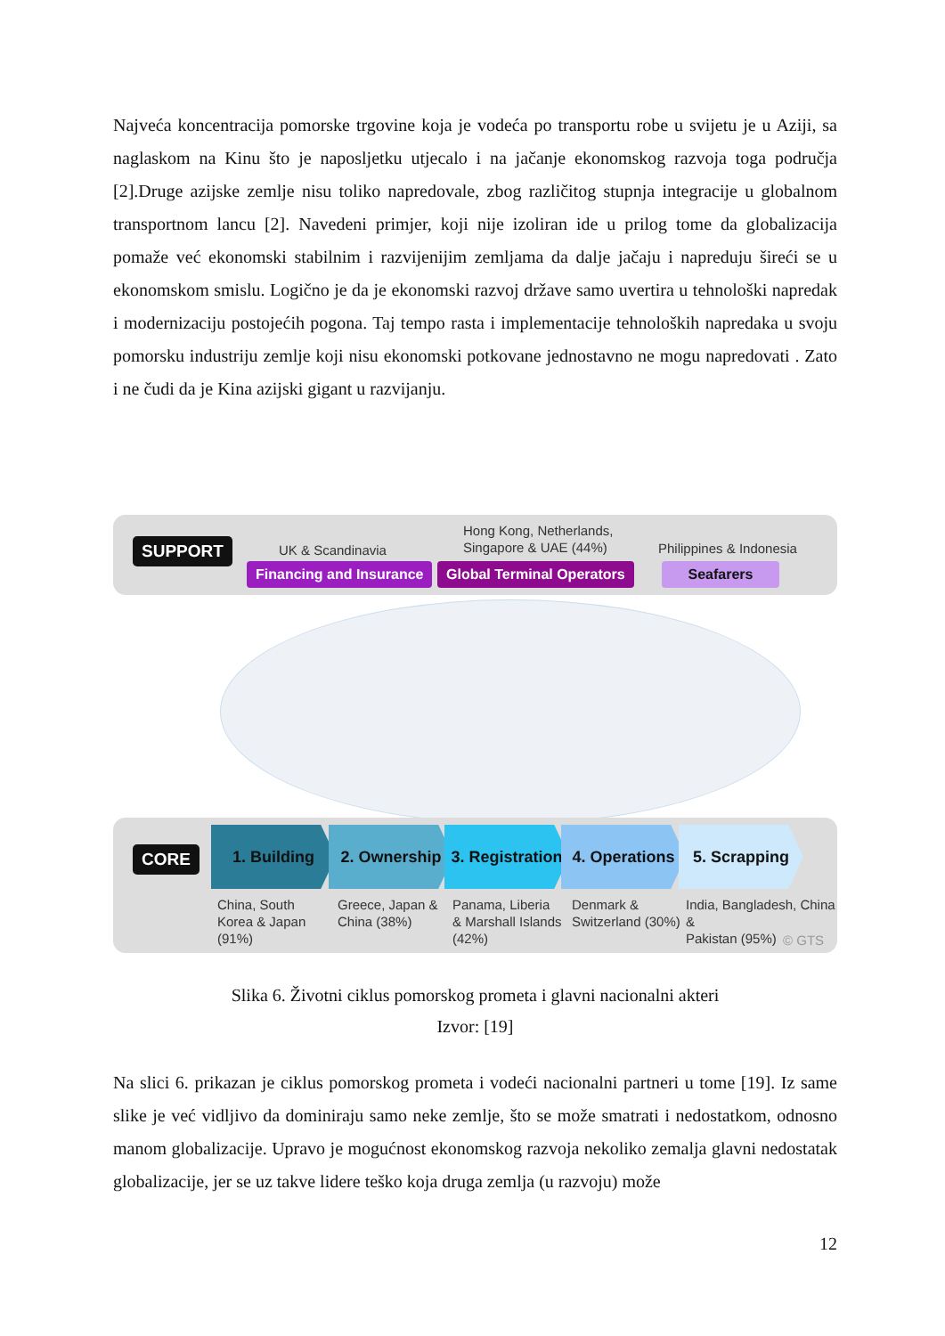Najveća koncentracija pomorske trgovine koja je vodeća po transportu robe u svijetu je u Aziji, sa naglaskom na Kinu što je naposljetku utjecalo i na jačanje ekonomskog razvoja toga područja [2].Druge azijske zemlje nisu toliko napredovale, zbog različitog stupnja integracije u globalnom transportnom lancu [2]. Navedeni primjer, koji nije izoliran ide u prilog tome da globalizacija pomaže već ekonomski stabilnim i razvijenijim zemljama da dalje jačaju i napreduju šireći se u ekonomskom smislu. Logično je da je ekonomski razvoj države samo uvertira u tehnološki napredak i modernizaciju postojećih pogona. Taj tempo rasta i implementacije tehnoloških napredaka u svoju pomorsku industriju zemlje koji nisu ekonomski potkovane jednostavno ne mogu napredovati . Zato i ne čudi da je Kina azijski gigant u razvijanju.
SUPPORT UK & Scandinavia
Hong Kong, Netherlands,
Singapore & UAE (44%)
Philippines & Indonesia
Financing and Insurance Global Terminal Operators Seafarers
CORE
1. Building 2. Ownership
3. Registration
4. Operations
5. Scrapping
China, South
Korea & Japan
(91%)
Greece, Japan &
China (38%)
Panama, Liberia
& Marshall Islands
(42%)
Denmark &
Switzerland (30%)
India, Bangladesh, China &
Pakistan (95%)
© GTS
Slika 6. Životni ciklus pomorskog prometa i glavni nacionalni akteri
Izvor: [19]
Na slici 6. prikazan je ciklus pomorskog prometa i vodeći nacionalni partneri u tome [19]. Iz same slike je već vidljivo da dominiraju samo neke zemlje, što se može smatrati i nedostatkom, odnosno manom globalizacije. Upravo je mogućnost ekonomskog razvoja nekoliko zemalja glavni nedostatak globalizacije, jer se uz takve lidere teško koja druga zemlja (u razvoju) može
12